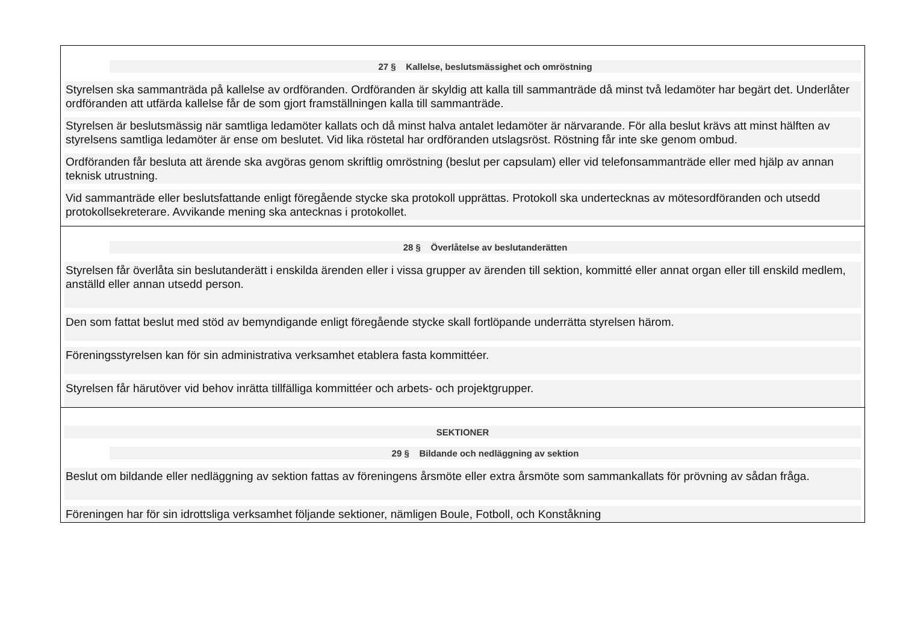| 27 § Kallelse, beslutsmässighet och omröstning Styrelsen ska sammanträda på kallelse av ordföranden. Ordföranden är skyldig att kalla till sammanträde då minst två ledamöter har begärt det. Underlåter ordföranden att utfärda kallelse får de som gjort framställningen kalla till sammanträde. Styrelsen är beslutsmässig när samtliga ledamöter kallats och då minst halva antalet ledamöter är närvarande. För alla beslut krävs att minst hälften av styrelsens samtliga ledamöter är ense om beslutet. Vid lika röstetal har ordföranden utslagsröst. Röstning får inte ske genom ombud. Ordföranden får besluta att ärende ska avgöras genom skriftlig omröstning (beslut per capsulam) eller vid telefonsammanträde eller med hjälp av annan teknisk utrustning. Vid sammanträde eller beslutsfattande enligt föregående stycke ska protokoll upprättas. Protokoll ska undertecknas av mötesordföranden och utsedd protokollsekreterare. Avvikande mening ska antecknas i protokollet. |
| 28 § Överlåtelse av beslutanderätten Styrelsen får överlåta sin beslutanderätt i enskilda ärenden eller i vissa grupper av ärenden till sektion, kommitté eller annat organ eller till enskild medlem, anställd eller annan utsedd person. Den som fattat beslut med stöd av bemyndigande enligt föregående stycke skall fortlöpande underrätta styrelsen härom. Föreningsstyrelsen kan för sin administrativa verksamhet etablera fasta kommittéer. Styrelsen får härutöver vid behov inrätta tillfälliga kommittéer och arbets- och projektgrupper. |
| SEKTIONER 29 § Bildande och nedläggning av sektion Beslut om bildande eller nedläggning av sektion fattas av föreningens årsmöte eller extra årsmöte som sammankallats för prövning av sådan fråga. Föreningen har för sin idrottsliga verksamhet följande sektioner, nämligen Boule, Fotboll, och Konståkning |